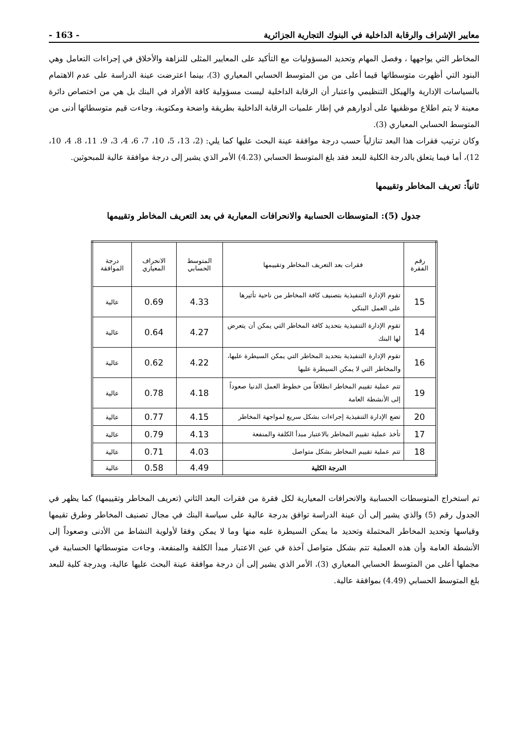معايير الإشراف والرقابة الداخلية في البنوك التجارية الجزائرية - 163 -
المخاطر التي يواجهها ، وفصل المهام وتحديد المسؤوليات مع التأكيد على المعايير المثلى للنزاهة والأخلاق في إجراءات التعامل وهي البنود التي أظهرت متوسطاتها قيما أعلى من من المتوسط الحسابي المعياري (3)، بينما اعترضت عينة الدراسة على عدم الاهتمام بالسياسات الإدارية والهيكل التنظيمي واعتبار أن الرقابة الداخلية ليست مسؤولية كافة الأفراد في البنك بل هي من اختصاص دائرة معينة لا يتم اطلاع موظفيها على أدوارهم في إطار علميات الرقابة الداخلية بطريقة واضحة ومكتوبة، وجاءت قيم متوسطاتها أدنى من المتوسط الحسابي المعياري (3).
وكان ترتيب فقرات هذا البعد تنازلياً حسب درجة موافقة عينة البحث عليها كما يلي: (2، 13، 5، 10، 7، 6، 4، 3، 9، 11، 8، 4، 10، 12)، أما فيما يتعلق بالدرجة الكلية للبعد فقد بلغ المتوسط الحسابي (4.23) الأمر الذي يشير إلى درجة موافقة عالية للمبحوثين.
ثانياً: تعريف المخاطر وتقييمها
جدول (5): المتوسطات الحسابية والانحرافات المعيارية في بعد التعريف المخاطر وتقييمها
| رقم الفقرة | فقرات بعد التعريف المخاطر وتقييمها | المتوسط الحسابي | الانحراف المعياري | درجة الموافقة |
| --- | --- | --- | --- | --- |
| 15 | تقوم الإدارة التنفيذية بتصنيف كافة المخاطر من ناحية تأثيرها على العمل البنكي | 4.33 | 0.69 | عالية |
| 14 | تقوم الإدارة التنفيذية بتحديد كافة المخاطر التي يمكن أن يتعرض لها البنك | 4.27 | 0.64 | عالية |
| 16 | تقوم الإدارة التنفيذية بتحديد المخاطر التي يمكن السيطرة عليها، والمخاطر التي لا يمكن السيطرة عليها | 4.22 | 0.62 | عالية |
| 19 | تتم عملية تقييم المخاطر انطلاقاً من خطوط العمل الدنيا صعوداً إلى الأنشطة العامة | 4.18 | 0.78 | عالية |
| 20 | تضع الإدارة التنفيذية إجراءات بشكل سريع لمواجهة المخاطر | 4.15 | 0.77 | عالية |
| 17 | تأخذ عملية تقييم المخاطر بالاعتبار مبدأ الكلفة والمنفعة | 4.13 | 0.79 | عالية |
| 18 | تتم عملية تقييم المخاطر بشكل متواصل | 4.03 | 0.71 | عالية |
| الدرجة الكلية | | 4.49 | 0.58 | عالية |
تم استخراج المتوسطات الحسابية والانحرافات المعيارية لكل فقرة من فقرات البعد الثاني (تعريف المخاطر وتقييمها) كما يظهر في الجدول رقم (5) والذي يشير إلى أن عينة الدراسة توافق بدرجة عالية على سياسة البنك في مجال تصنيف المخاطر وطرق تقيمها وقياسها وتحديد المخاطر المحتملة وتحديد ما يمكن السيطرة عليه منها وما لا يمكن وفقا لأولوية النشاط من الأدنى وصعوداً إلى الأنشطة العامة وأن هذه العملية تتم بشكل متواصل آخذة في عين الاعتبار مبدأ الكلفة والمنفعة، وجاءت متوسطاتها الحسابية في مجملها أعلى من المتوسط الحسابي المعياري (3)، الأمر الذي يشير إلى أن درجة موافقة عينة البحث عليها عالية، وبدرجة كلية للبعد بلغ المتوسط الحسابي (4.49) بموافقة عالية.